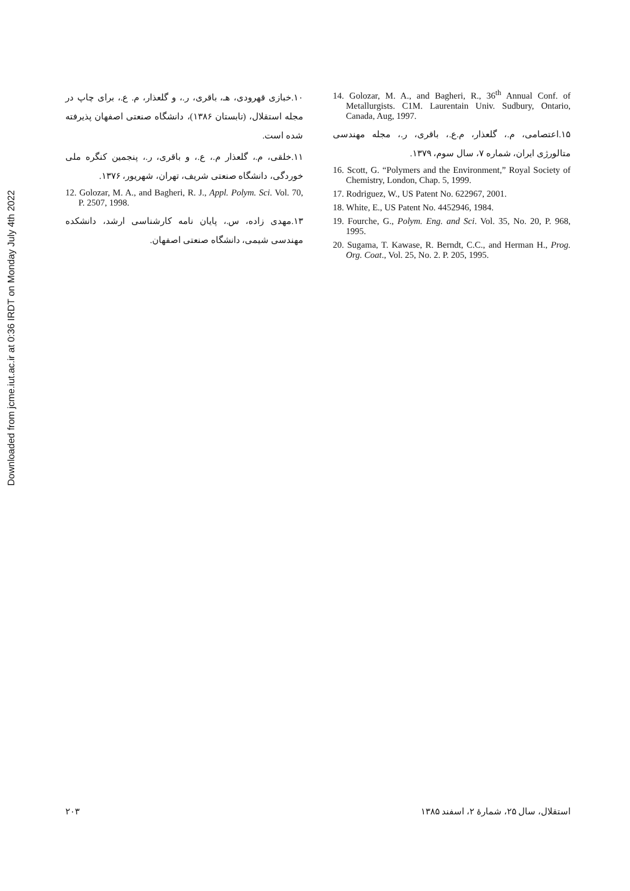Downloaded from jcme.iut.ac.ir at 0:36 IRDT on Monday July 4th 2022
۱۰.خبازی قهرودی، هـ، باقری، ر.، و گلعذار، م. ع.، برای چاپ در مجله استقلال، (تابستان ۱۳۸۶)، دانشگاه صنعتی اصفهان پذیرفته شده است.
۱۱.خلقی، م.، گلعذار م.، ع.، و باقری، ر.، پنجمین کنگره ملی خوردگی، دانشگاه صنعتی شریف، تهران، شهریور، ۱۳۷۶.
12. Golozar, M. A., and Bagheri, R. J., Appl. Polym. Sci. Vol. 70, P. 2507, 1998.
۱۳.مهدی زاده، س.، پایان نامه کارشناسی ارشد، دانشکده مهندسی شیمی، دانشگاه صنعتی اصفهان.
14. Golozar, M. A., and Bagheri, R., 36<sup>th</sup> Annual Conf. of Metallurgists. C1M. Laurentain Univ. Sudbury, Ontario, Canada, Aug, 1997.
۱۵.اعتصامی، م.، گلعذار، م.ع.، باقری، ر.، مجله مهندسی متالورژی ایران، شماره ۷، سال سوم، ۱۳۷۹.
16. Scott, G. “Polymers and the Environment,” Royal Society of Chemistry, London, Chap. 5, 1999.
17. Rodriguez, W., US Patent No. 622967, 2001.
18. White, E., US Patent No. 4452946, 1984.
19. Fourche, G., Polym. Eng. and Sci. Vol. 35, No. 20, P. 968, 1995.
20. Sugama, T. Kawase, R. Berndt, C.C., and Herman H., Prog. Org. Coat., Vol. 25, No. 2. P. 205, 1995.
۲۰۳ استقلال، سال ۲۵، شمارهٔ ۲، اسفند ۱۳۸۵